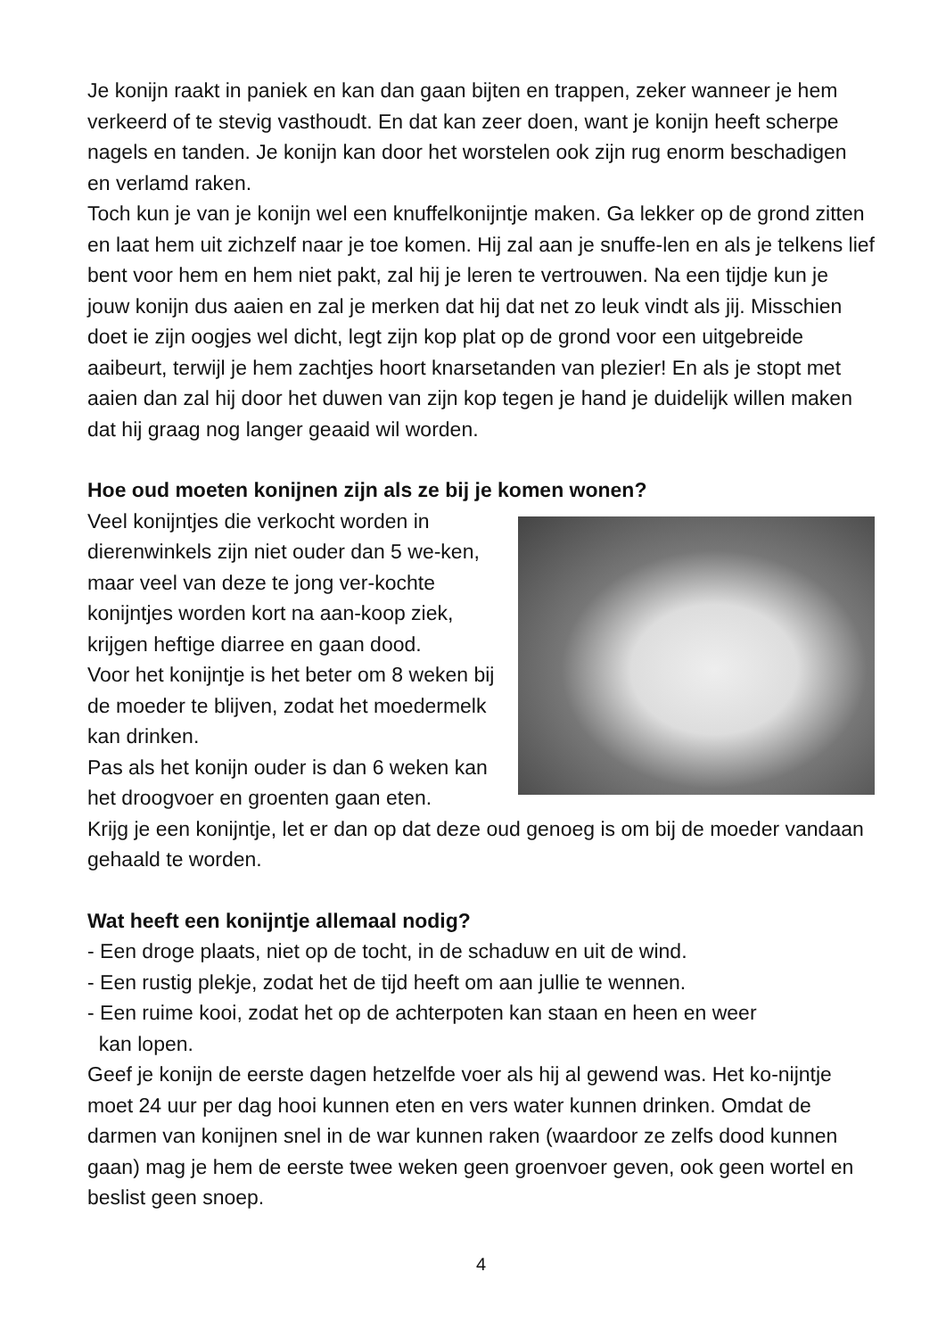Je konijn raakt in paniek en kan dan gaan bijten en trappen, zeker wanneer je hem verkeerd of te stevig vasthoudt. En dat kan zeer doen, want je konijn heeft scherpe nagels en tanden. Je konijn kan door het worstelen ook zijn rug enorm beschadigen en verlamd raken.
Toch kun je van je konijn wel een knuffelkonijntje maken. Ga lekker op de grond zitten en laat hem uit zichzelf naar je toe komen. Hij zal aan je snuffe-len en als je telkens lief bent voor hem en hem niet pakt, zal hij je leren te vertrouwen. Na een tijdje kun je jouw konijn dus aaien en zal je merken dat hij dat net zo leuk vindt als jij. Misschien doet ie zijn oogjes wel dicht, legt zijn kop plat op de grond voor een uitgebreide aaibeurt, terwijl je hem zachtjes hoort knarsetanden van plezier! En als je stopt met aaien dan zal hij door het duwen van zijn kop tegen je hand je duidelijk willen maken dat hij graag nog langer geaaid wil worden.
Hoe oud moeten konijnen zijn als ze bij je komen wonen?
Veel konijntjes die verkocht worden in dierenwinkels zijn niet ouder dan 5 we-ken, maar veel van deze te jong ver-kochte konijntjes worden kort na aan-koop ziek, krijgen heftige diarree en gaan dood.
Voor het konijntje is het beter om 8 weken bij de moeder te blijven, zodat het moedermelk kan drinken.
Pas als het konijn ouder is dan 6 weken kan het droogvoer en groenten gaan eten.
Krijg je een konijntje, let er dan op dat deze oud genoeg is om bij de moeder vandaan gehaald te worden.
Wat heeft een konijntje allemaal nodig?
- Een droge plaats, niet op de tocht, in de schaduw en uit de wind.
- Een rustig plekje, zodat het de tijd heeft om aan jullie te wennen.
- Een ruime kooi, zodat het op de achterpoten kan staan en heen en weer
kan lopen.
Geef je konijn de eerste dagen hetzelfde voer als hij al gewend was. Het ko-nijntje moet 24 uur per dag hooi kunnen eten en vers water kunnen drinken. Omdat de darmen van konijnen snel in de war kunnen raken (waardoor ze zelfs dood kunnen gaan) mag je hem de eerste twee weken geen groenvoer geven, ook geen wortel en beslist geen snoep.
4